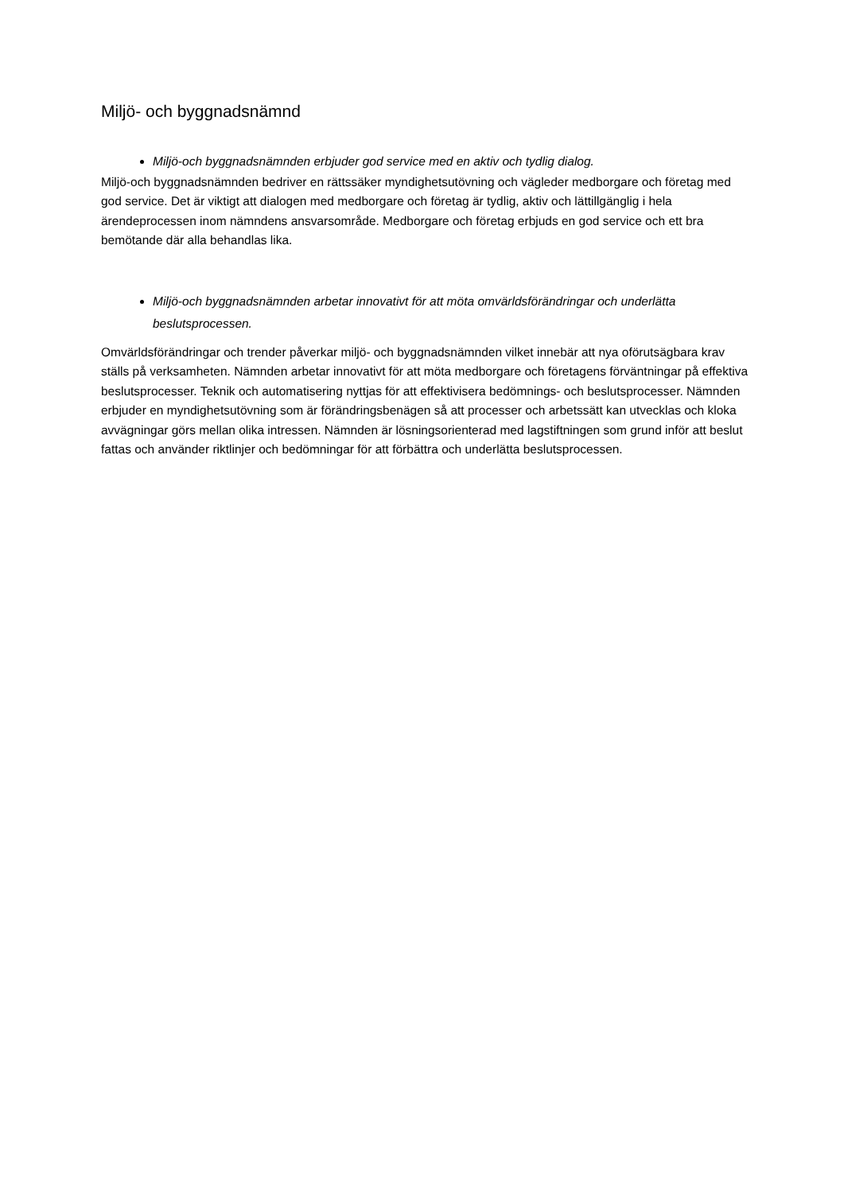Miljö- och byggnadsnämnd
Miljö-och byggnadsnämnden erbjuder god service med en aktiv och tydlig dialog.
Miljö-och byggnadsnämnden bedriver en rättssäker myndighetsutövning och vägleder medborgare och företag med god service. Det är viktigt att dialogen med medborgare och företag är tydlig, aktiv och lättillgänglig i hela ärendeprocessen inom nämndens ansvarsområde. Medborgare och företag erbjuds en god service och ett bra bemötande där alla behandlas lika.
Miljö-och byggnadsnämnden arbetar innovativt för att möta omvärldsförändringar och underlätta beslutsprocessen.
Omvärldsförändringar och trender påverkar miljö- och byggnadsnämnden vilket innebär att nya oförutsägbara krav ställs på verksamheten. Nämnden arbetar innovativt för att möta medborgare och företagens förväntningar på effektiva beslutsprocesser. Teknik och automatisering nyttjas för att effektivisera bedömnings- och beslutsprocesser. Nämnden erbjuder en myndighetsutövning som är förändringsbenägen så att processer och arbetssätt kan utvecklas och kloka avvägningar görs mellan olika intressen. Nämnden är lösningsorienterad med lagstiftningen som grund inför att beslut fattas och använder riktlinjer och bedömningar för att förbättra och underlätta beslutsprocessen.